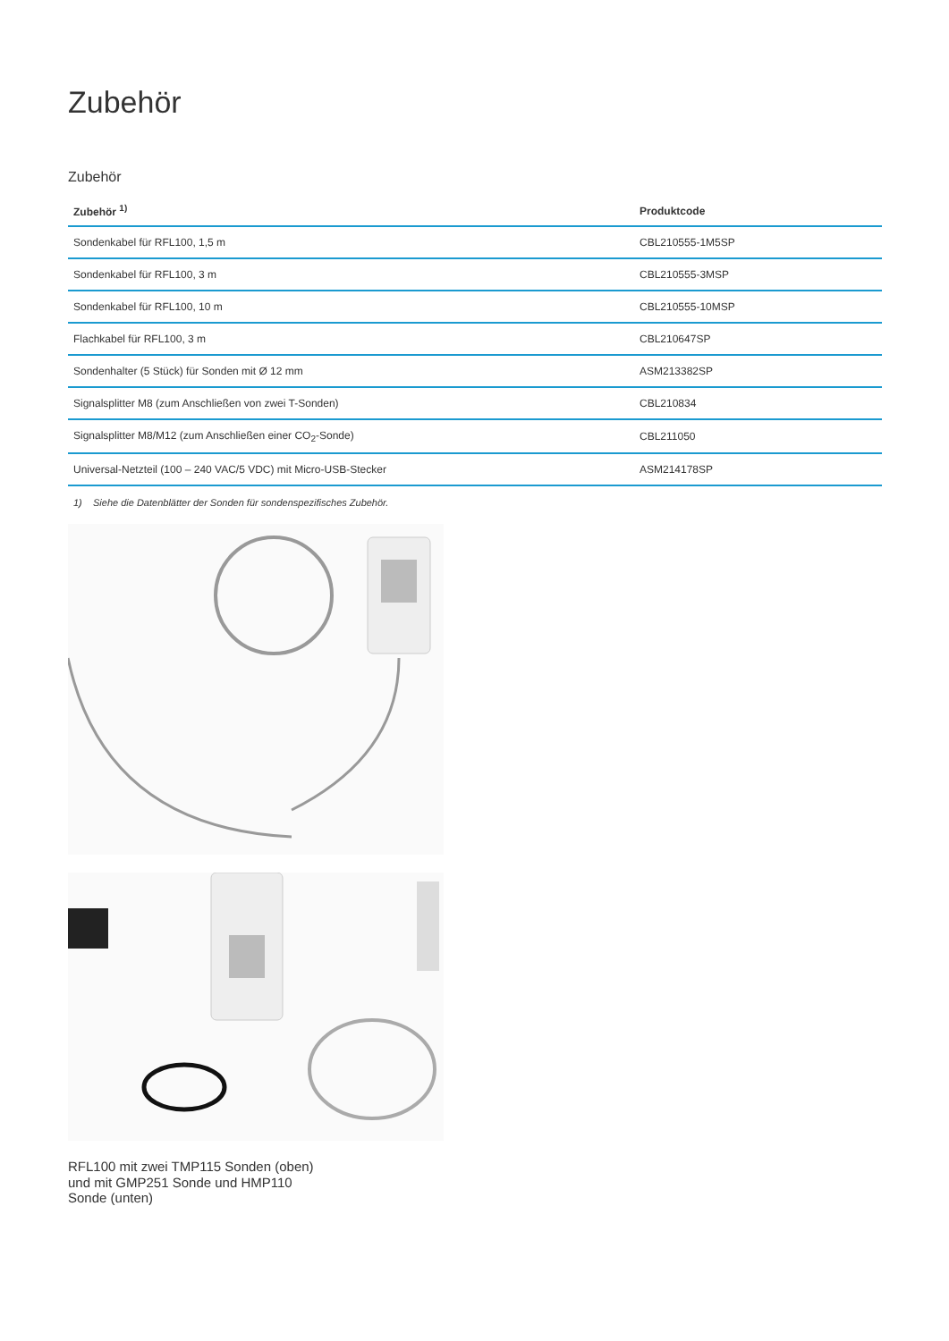Zubehör
Zubehör
| Zubehör <sup>1)</sup> | Produktcode |
| --- | --- |
| Sondenkabel für RFL100, 1,5 m | CBL210555-1M5SP |
| Sondenkabel für RFL100, 3 m | CBL210555-3MSP |
| Sondenkabel für RFL100, 10 m | CBL210555-10MSP |
| Flachkabel für RFL100, 3 m | CBL210647SP |
| Sondenhalter (5 Stück) für Sonden mit Ø 12 mm | ASM213382SP |
| Signalsplitter M8 (zum Anschließen von zwei T-Sonden) | CBL210834 |
| Signalsplitter M8/M12 (zum Anschließen einer CO<sub>2</sub>-Sonde) | CBL211050 |
| Universal-Netzteil (100 – 240 VAC/5 VDC) mit Micro-USB-Stecker | ASM214178SP |
1) Siehe die Datenblätter der Sonden für sondenspezifisches Zubehör.
RFL100 mit zwei TMP115 Sonden (oben) und mit GMP251 Sonde und HMP110 Sonde (unten)